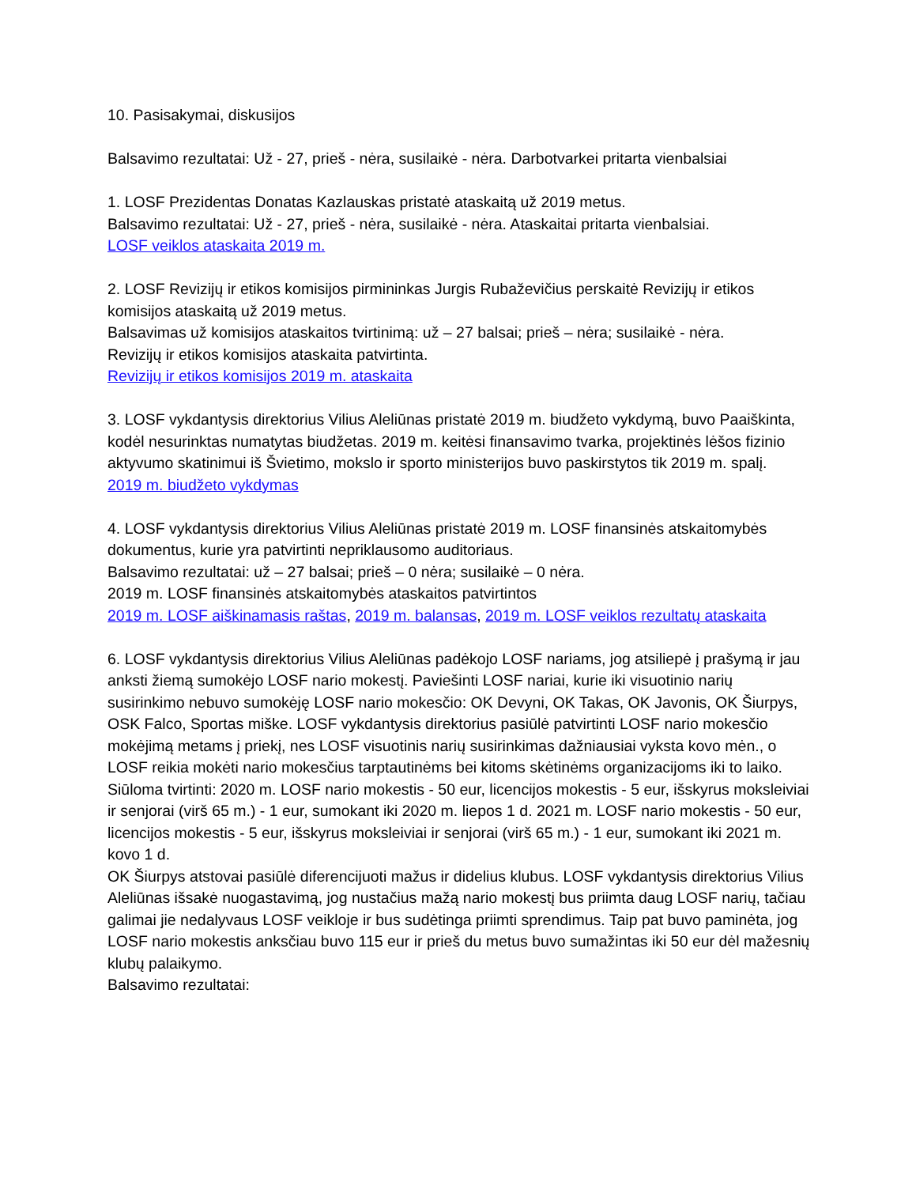10. Pasisakymai, diskusijos
Balsavimo rezultatai: Už - 27, prieš - nėra, susilaikė - nėra. Darbotvarkei pritarta vienbalsiai
1. LOSF Prezidentas Donatas Kazlauskas pristatė ataskaitą už 2019 metus.
Balsavimo rezultatai: Už - 27, prieš - nėra, susilaikė - nėra. Ataskaitai pritarta vienbalsiai.
LOSF veiklos ataskaita 2019 m.
2. LOSF Revizijų ir etikos komisijos pirmininkas Jurgis Rubaževičius perskaitė Revizijų ir etikos komisijos ataskaitą už 2019 metus.
Balsavimas už komisijos ataskaitos tvirtinimą: už – 27 balsai; prieš – nėra; susilaikė - nėra.
Revizijų ir etikos komisijos ataskaita patvirtinta.
Revizijų ir etikos komisijos 2019 m. ataskaita
3. LOSF vykdantysis direktorius Vilius Aleliūnas pristatė 2019 m. biudžeto vykdymą, buvo Paaiškinta, kodėl nesurinktas numatytas biudžetas. 2019 m. keitėsi finansavimo tvarka, projektinės lėšos fizinio aktyvumo skatinimui iš Švietimo, mokslo ir sporto ministerijos buvo paskirstytos tik 2019 m. spalį.
2019 m. biudžeto vykdymas
4. LOSF vykdantysis direktorius Vilius Aleliūnas pristatė 2019 m. LOSF finansinės atskaitomybės dokumentus, kurie yra patvirtinti nepriklausomo auditoriaus.
Balsavimo rezultatai: už – 27 balsai; prieš – 0 nėra; susilaikė – 0 nėra.
2019 m. LOSF finansinės atskaitomybės ataskaitos patvirtintos
2019 m. LOSF aiškinamasis raštas, 2019 m. balansas, 2019 m. LOSF veiklos rezultatų ataskaita
6. LOSF vykdantysis direktorius Vilius Aleliūnas padėkojo LOSF nariams, jog atsiliepė į prašymą ir jau anksti žiemą sumokėjo LOSF nario mokestį. Paviešinti LOSF nariai, kurie iki visuotinio narių susirinkimo nebuvo sumokėję LOSF nario mokesčio: OK Devyni, OK Takas, OK Javonis, OK Šiurpys, OSK Falco, Sportas miške. LOSF vykdantysis direktorius pasiūlė patvirtinti LOSF nario mokesčio mokėjimą metams į priekį, nes LOSF visuotinis narių susirinkimas dažniausiai vyksta kovo mėn., o LOSF reikia mokėti nario mokesčius tarptautinėms bei kitoms skėtinėms organizacijoms iki to laiko.
Siūloma tvirtinti: 2020 m. LOSF nario mokestis - 50 eur, licencijos mokestis - 5 eur, išskyrus moksleiviai ir senjorai (virš 65 m.) - 1 eur, sumokant iki 2020 m. liepos 1 d. 2021 m. LOSF nario mokestis - 50 eur, licencijos mokestis - 5 eur, išskyrus moksleiviai ir senjorai (virš 65 m.) - 1 eur, sumokant iki 2021 m. kovo 1 d.
OK Šiurpys atstovai pasiūlė diferencijuoti mažus ir didelius klubus. LOSF vykdantysis direktorius Vilius Aleliūnas išsakė nuogastavimą, jog nustačius mažą nario mokestį bus priimta daug LOSF narių, tačiau galimai jie nedalyvaus LOSF veikloje ir bus sudėtinga priimti sprendimus. Taip pat buvo paminėta, jog LOSF nario mokestis anksčiau buvo 115 eur ir prieš du metus buvo sumažintas iki 50 eur dėl mažesnių klubų palaikymo.
Balsavimo rezultatai: